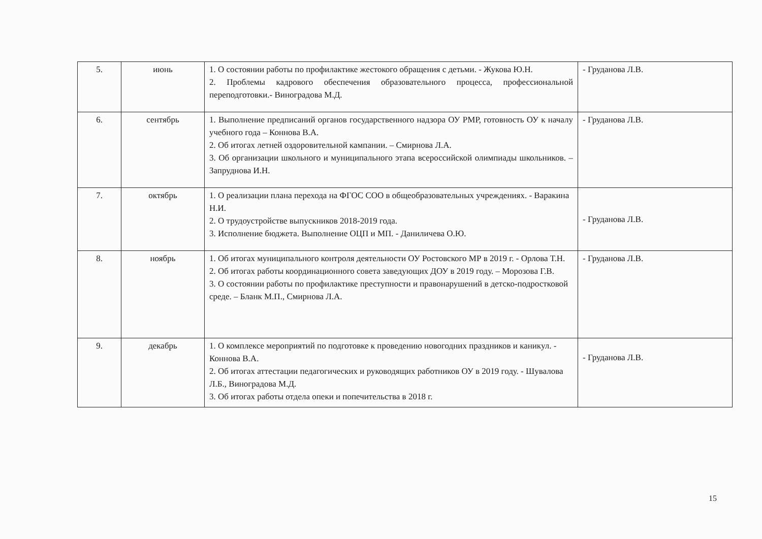| 5. | июнь | 1. О состоянии работы по профилактике жестокого обращения с детьми. - Жукова Ю.Н. 2. Проблемы кадрового обеспечения образовательного процесса, профессиональной переподготовки.- Виноградова М.Д. | - Груданова Л.В. |
| 6. | сентябрь | 1. Выполнение предписаний органов государственного надзора ОУ РМР, готовность ОУ к началу учебного года – Коннова В.А. 2. Об итогах летней оздоровительной кампании. – Смирнова Л.А. 3. Об организации школьного и муниципального этапа всероссийской олимпиады школьников. – Запруднова И.Н. | - Груданова Л.В. |
| 7. | октябрь | 1. О реализации плана перехода на ФГОС СОО в общеобразовательных учреждениях. - Варакина Н.И. 2. О трудоустройстве выпускников 2018-2019 года. 3. Исполнение бюджета. Выполнение ОЦП и МП. - Даниличева О.Ю. | - Груданова Л.В. |
| 8. | ноябрь | 1. Об итогах муниципального контроля деятельности ОУ Ростовского МР в 2019 г. - Орлова Т.Н. 2. Об итогах работы координационного совета заведующих ДОУ в 2019 году. – Морозова Г.В. 3. О состоянии работы по профилактике преступности и правонарушений в детско-подростковой среде. – Бланк М.П., Смирнова Л.А. | - Груданова Л.В. |
| 9. | декабрь | 1. О комплексе мероприятий по подготовке к проведению новогодних праздников и каникул. - Коннова В.А. 2. Об итогах аттестации педагогических и руководящих работников ОУ в 2019 году. - Шувалова Л.Б., Виноградова М.Д. 3. Об итогах работы отдела опеки и попечительства в 2018 г. | - Груданова Л.В. |
15